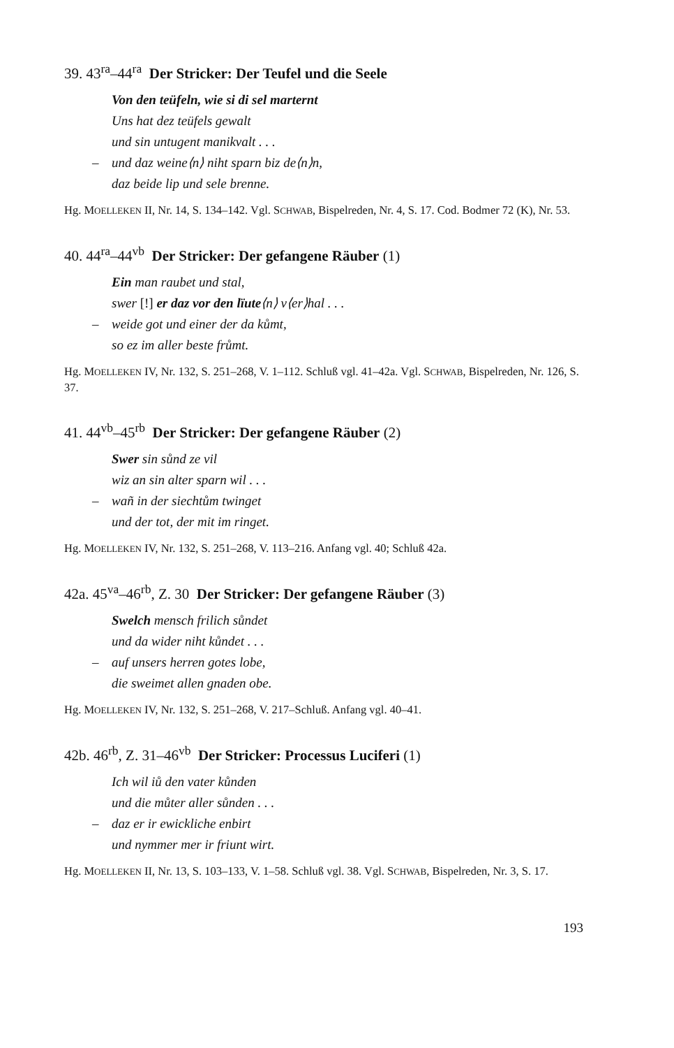39. 43<sup>ra</sup>–44<sup>ra</sup> Der Stricker: Der Teufel und die Seele
Von den teüfeln, wie si di sel marternt
Uns hat dez teüfels gewalt
und sin untugent manikvalt . . .
– und daz weine⟨n⟩ niht sparn biz de⟨n⟩n,
daz beide lip und sele brenne.
Hg. MOELLEKEN II, Nr. 14, S. 134–142. Vgl. SCHWAB, Bispelreden, Nr. 4, S. 17. Cod. Bodmer 72 (K), Nr. 53.
40. 44<sup>ra</sup>–44<sup>vb</sup> Der Stricker: Der gefangene Räuber (1)
Ein man raubet und stal,
swer [!] er daz vor den lïute⟨n⟩ v⟨er⟩hal . . .
– weide got und einer der da kůmt,
so ez im aller beste frůmt.
Hg. MOELLEKEN IV, Nr. 132, S. 251–268, V. 1–112. Schluß vgl. 41–42a. Vgl. SCHWAB, Bispelreden, Nr. 126, S. 37.
41. 44<sup>vb</sup>–45<sup>rb</sup> Der Stricker: Der gefangene Räuber (2)
Swer sin sůnd ze vil
wiz an sin alter sparn wil . . .
– wañ in der siechtům twinget
und der tot, der mit im ringet.
Hg. MOELLEKEN IV, Nr. 132, S. 251–268, V. 113–216. Anfang vgl. 40; Schluß 42a.
42a. 45<sup>va</sup>–46<sup>rb</sup>, Z. 30 Der Stricker: Der gefangene Räuber (3)
Swelch mensch frilich sůndet
und da wider niht kůndet . . .
– auf unsers herren gotes lobe,
die sweimet allen gnaden obe.
Hg. MOELLEKEN IV, Nr. 132, S. 251–268, V. 217–Schluß. Anfang vgl. 40–41.
42b. 46<sup>rb</sup>, Z. 31–46<sup>vb</sup> Der Stricker: Processus Luciferi (1)
Ich wil iů den vater kůnden
und die můter aller sůnden . . .
– daz er ir ewickliche enbirt
und nymmer mer ir friunt wirt.
Hg. MOELLEKEN II, Nr. 13, S. 103–133, V. 1–58. Schluß vgl. 38. Vgl. SCHWAB, Bispelreden, Nr. 3, S. 17.
193